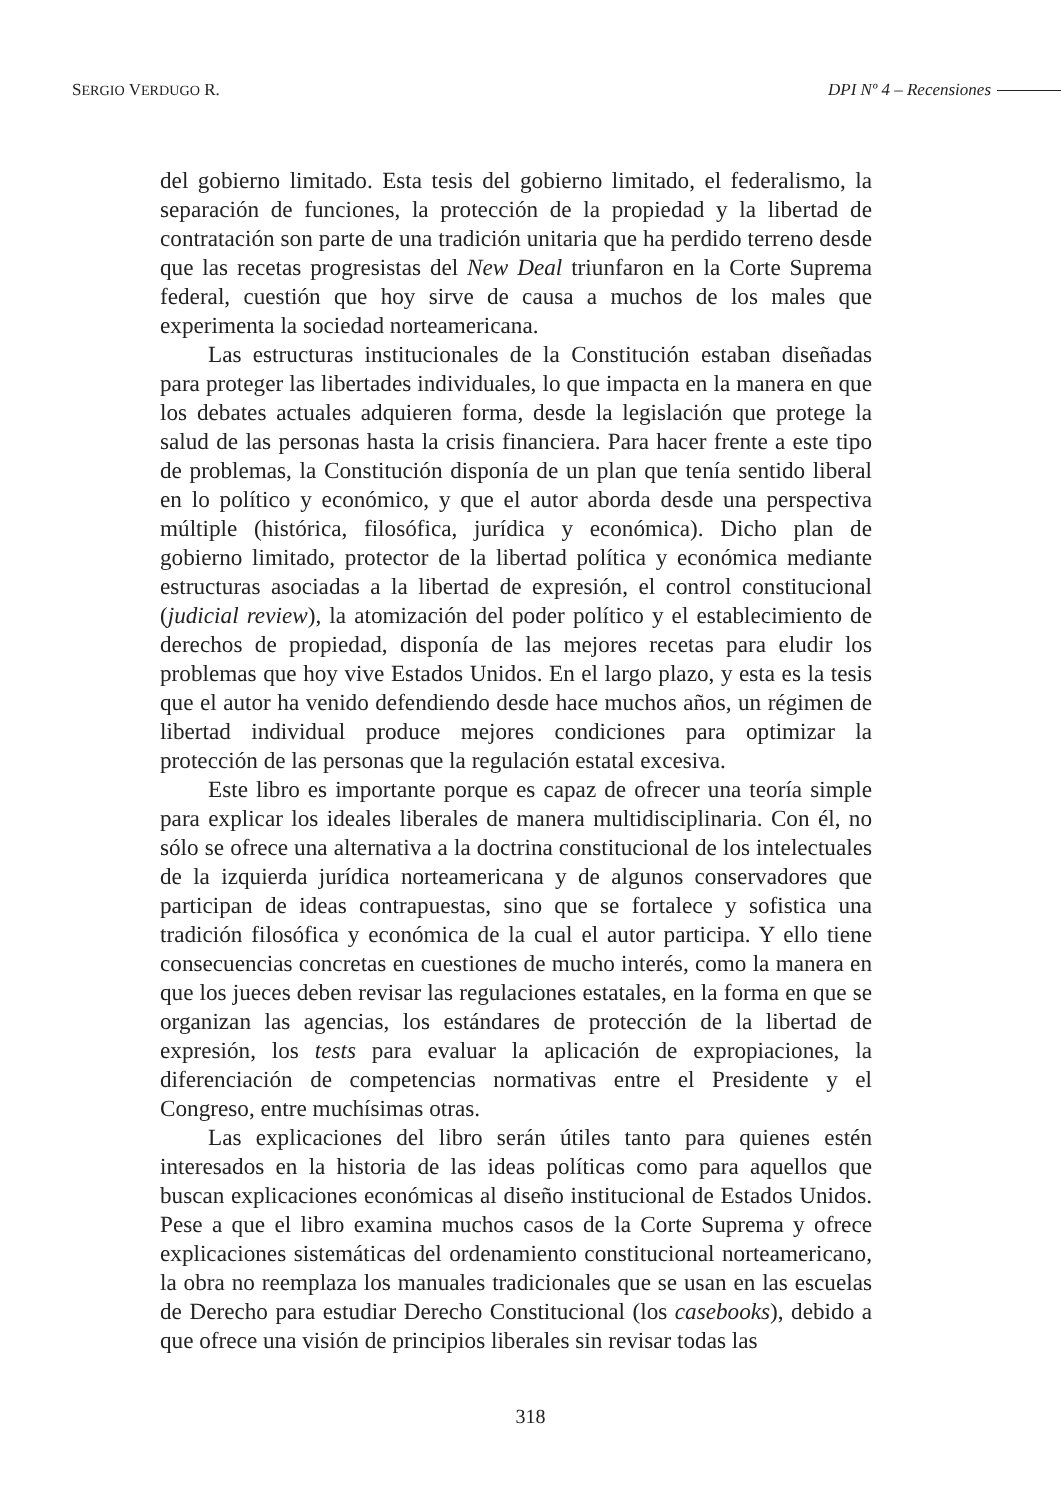SERGIO VERDUGO R. DPI Nº 4 – Recensiones
del gobierno limitado. Esta tesis del gobierno limitado, el federalismo, la separación de funciones, la protección de la propiedad y la libertad de contratación son parte de una tradición unitaria que ha perdido terreno desde que las recetas progresistas del New Deal triunfaron en la Corte Suprema federal, cuestión que hoy sirve de causa a muchos de los males que experimenta la sociedad norteamericana.
Las estructuras institucionales de la Constitución estaban diseñadas para proteger las libertades individuales, lo que impacta en la manera en que los debates actuales adquieren forma, desde la legislación que protege la salud de las personas hasta la crisis financiera. Para hacer frente a este tipo de problemas, la Constitución disponía de un plan que tenía sentido liberal en lo político y económico, y que el autor aborda desde una perspectiva múltiple (histórica, filosófica, jurídica y económica). Dicho plan de gobierno limitado, protector de la libertad política y económica mediante estructuras asociadas a la libertad de expresión, el control constitucional (judicial review), la atomización del poder político y el establecimiento de derechos de propiedad, disponía de las mejores recetas para eludir los problemas que hoy vive Estados Unidos. En el largo plazo, y esta es la tesis que el autor ha venido defendiendo desde hace muchos años, un régimen de libertad individual produce mejores condiciones para optimizar la protección de las personas que la regulación estatal excesiva.
Este libro es importante porque es capaz de ofrecer una teoría simple para explicar los ideales liberales de manera multidisciplinaria. Con él, no sólo se ofrece una alternativa a la doctrina constitucional de los intelectuales de la izquierda jurídica norteamericana y de algunos conservadores que participan de ideas contrapuestas, sino que se fortalece y sofistica una tradición filosófica y económica de la cual el autor participa. Y ello tiene consecuencias concretas en cuestiones de mucho interés, como la manera en que los jueces deben revisar las regulaciones estatales, en la forma en que se organizan las agencias, los estándares de protección de la libertad de expresión, los tests para evaluar la aplicación de expropiaciones, la diferenciación de competencias normativas entre el Presidente y el Congreso, entre muchísimas otras.
Las explicaciones del libro serán útiles tanto para quienes estén interesados en la historia de las ideas políticas como para aquellos que buscan explicaciones económicas al diseño institucional de Estados Unidos. Pese a que el libro examina muchos casos de la Corte Suprema y ofrece explicaciones sistemáticas del ordenamiento constitucional norteamericano, la obra no reemplaza los manuales tradicionales que se usan en las escuelas de Derecho para estudiar Derecho Constitucional (los casebooks), debido a que ofrece una visión de principios liberales sin revisar todas las
318